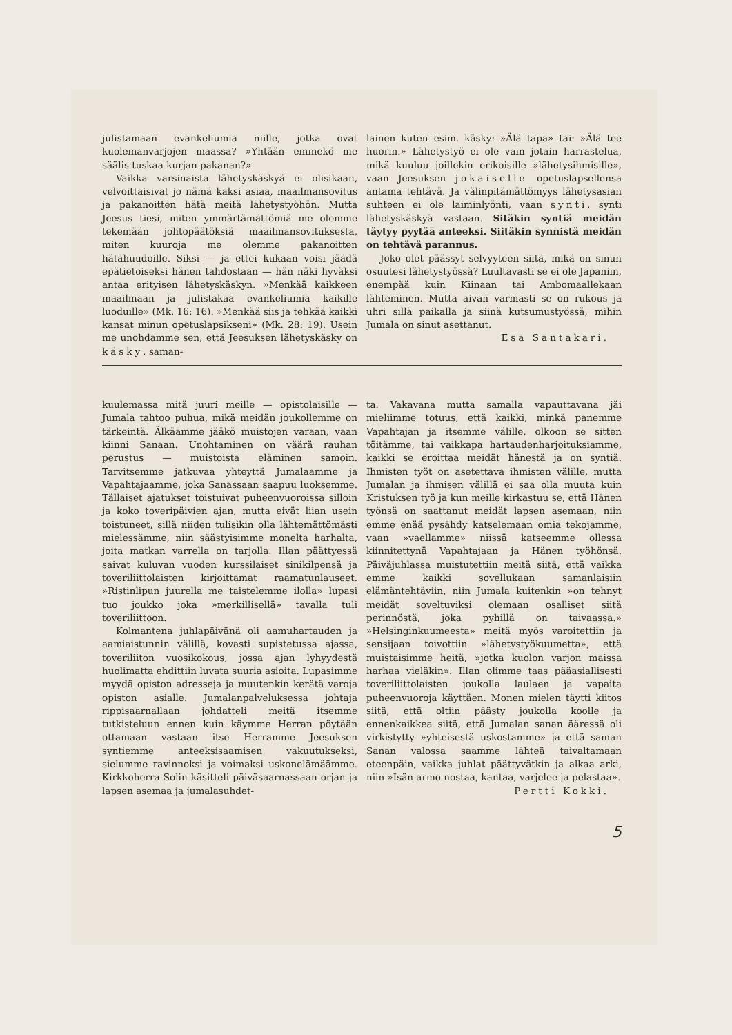julistamaan evankeliumia niille, jotka ovat kuolemanvarjojen maassa? »Yhtään emme­kö me säälis tuskaa kurjan pakanan?»
Vaikka varsinaista lähetyskäskyä ei olisikaan, velvoittaisivat jo nämä kaksi asiaa, maailmansovitus ja pakanoitten hätä meitä lähetystyöhön. Mutta Jeesus tiesi, miten ymmärtämättömiä me olemme tekemään johtopäätöksiä maailmansovituksesta, miten kuuroja me olemme pakanoitten hätähuudoille. Siksi — ja ettei kukaan voisi jäädä epätietoiseksi hänen tahdostaan — hän näki hyväksi antaa erityisen lähetyskäskyn. »Menkää kaikkeen maailmaan ja julistakaa evankeliumia kaikille luoduille» (Mk. 16: 16). »Menkää siis ja tehkää kaikki kansat minun opetuslapsikseni» (Mk. 28: 19). Usein me unohdamme sen, että Jeesuksen lähetyskäsky on käsky, saman-
lainen kuten esim. käsky: »Älä tapa» tai: »Älä tee huorin.» Lähetystyö ei ole vain jotain harrastelua, mikä kuuluu joillekin erikoisille »lähetysihmisille», vaan Jeesuksen jokaiselle opetuslapsellensa antama tehtävä. Ja välinpitämättömyys lähetysasian suhteen ei ole laiminlyönti, vaan synti, synti lähetyskäskyä vastaan. Sitäkin syntiä meidän täytyy pyytää anteeksi. Siitäkin synnistä meidän on tehtävä parannus.
Joko olet päässyt selvyyteen siitä, mikä on sinun osuutesi lähetystyössä? Luultavasti se ei ole Japaniin, enempää kuin Kiinaan tai Ambomaallekaan lähteminen. Mutta aivan varmasti se on rukous ja uhri sillä paikalla ja siinä kutsumustyössä, mihin Jumala on sinut asettanut.
Esa Santakari.
kuulemassa mitä juuri meille — opistolaisille — Jumala tahtoo puhua, mikä meidän joukollemme on tärkeintä. Älkäämme jääkö muistojen varaan, vaan kiinni Sanaan. Unohtaminen on väärä rauhan perustus — muistoista eläminen samoin. Tarvitsemme jatkuvaa yhteyttä Jumalaamme ja Vapahtajaamme, joka Sanassaan saapuu luoksemme. Tällaiset ajatukset toistuivat puheenvuoroissa silloin ja koko toveripäivien ajan, mutta eivät liian usein toistuneet, sillä niiden tulisikin olla lähtemättömästi mielessämme, niin säästyisimme monelta harhalta, joita matkan varrella on tarjolla. Illan päättyessä saivat kuluvan vuoden kurssilaiset sinikilpensä ja toveriliittolaisten kirjoittamat raamatunlauseet. »Ristinlipun juurella me taistelemme ilolla» lupasi tuo joukko joka »merkillisellä» tavalla tuli toveriliittoon.
Kolmantena juhlapäivänä oli aamuhartauden ja aamiaistunnin välillä, kovasti supistetussa ajassa, toveriliiton vuosikokous, jossa ajan lyhyydestä huolimatta ehdittiin luvata suuria asioita. Lupasimme myydä opiston adresseja ja muutenkin kerätä varoja opiston asialle. Jumalanpalveluksessa johtaja rippisaarnallaan johdatteli meitä itsemme tutkisteluun ennen kuin käymme Herran pöytään ottamaan vastaan itse Herramme Jeesuksen syntiemme anteeksisaamisen vakuutukseksi, sielumme ravinnoksi ja voimaksi uskonelämäämme. Kirkkoherra Solin käsitteli päiväsaarnassaan orjan ja lapsen asemaa ja jumalasuhdet-
ta. Vakavana mutta samalla vapauttavana jäi mieliimme totuus, että kaikki, minkä panemme Vapahtajan ja itsemme välille, olkoon se sitten töitämme, tai vaikkapa hartaudenharjoituksiamme, kaikki se eroittaa meidät hänestä ja on syntiä. Ihmisten työt on asetettava ihmisten välille, mutta Jumalan ja ihmisen välillä ei saa olla muuta kuin Kristuksen työ ja kun meille kirkastuu se, että Hänen työnsä on saattanut meidät lapsen asemaan, niin emme enää pysähdy katselemaan omia tekojamme, vaan »vaellamme» niissä katseemme ollessa kiinnitettynä Vapahtajaan ja Hänen työhönsä. Päiväjuhlassa muistutettiin meitä siitä, että vaikka emme kaikki sovellukaan samanlaisiin elämäntehtäviin, niin Jumala kuitenkin »on tehnyt meidät soveltuviksi olemaan osalliset siitä perinnöstä, joka pyhillä on taivaassa.» »Helsinginkuumeesta» meitä myös varoitettiin ja sensijaan toivottiin »lähetystyökuumetta», että muistaisimme heitä, »jotka kuolon varjon maissa harhaa vieläkin». Illan olimme taas pääasiallisesti toveriliittolaisten joukolla laulaen ja vapaita puheenvuoroja käyttäen. Monen mielen täytti kiitos siitä, että oltiin päästy joukolla koolle ja ennenkaikkea siitä, että Jumalan sanan ääressä oli virkistytty »yhteisestä uskostamme» ja että saman Sanan valossa saamme lähteä taivaltamaan eteenpäin, vaikka juhlat päättyvätkin ja alkaa arki, niin »Isän armo nostaa, kantaa, varjelee ja pelastaa».
Pertti Kokki.
5